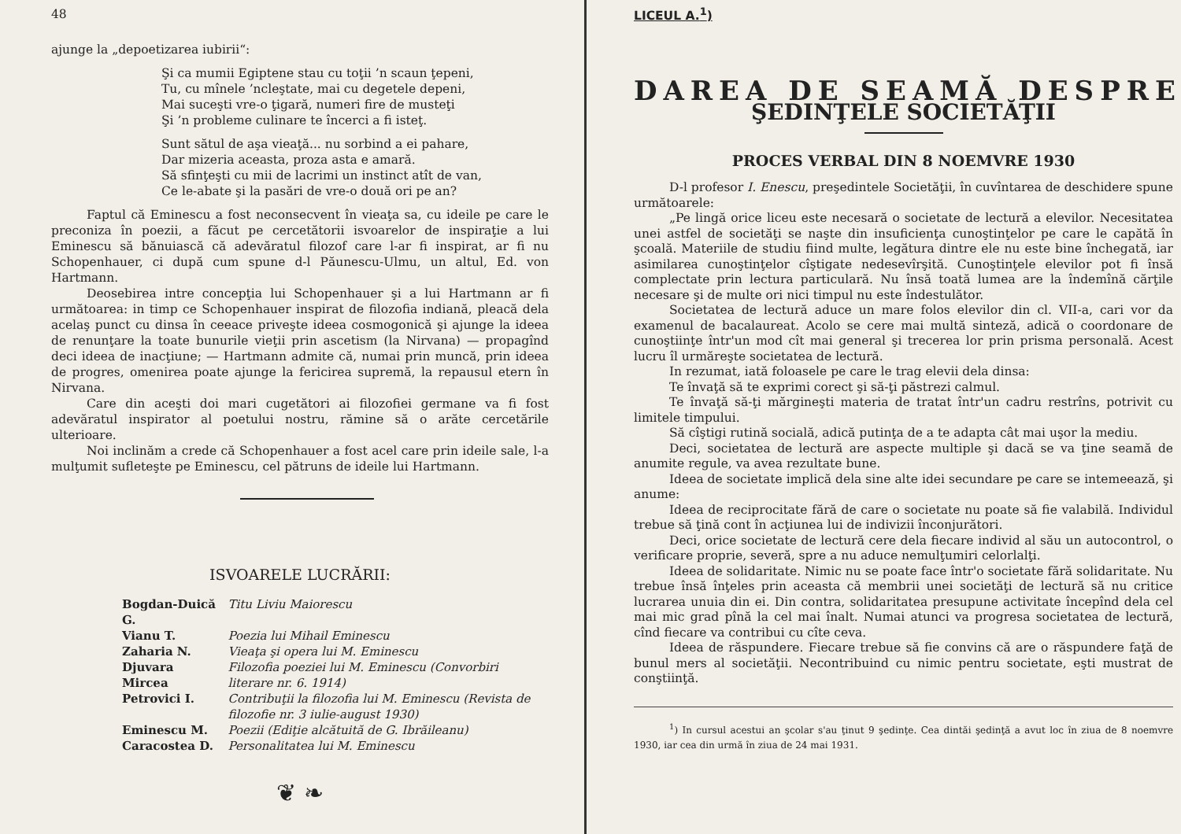48
ajunge la „depoetizarea iubirii“:
Şi ca mumii Egiptene stau cu toţii ’n scaun ţepeni,
Tu, cu mînele ’ncleştate, mai cu degetele depeni,
Mai suceşti vre-o ţigară, numeri fire de musteţi
Şi ’n probleme culinare te încerci a fi isteţ.
Sunt sătul de aşa vieaţă... nu sorbind a ei pahare,
Dar mizeria aceasta, proza asta e amară.
Să sfinţeşti cu mii de lacrimi un instinct atît de van,
Ce le-abate şi la pasări de vre-o două ori pe an?
Faptul că Eminescu a fost neconsecvent în vieaţa sa, cu ideile pe care le preconiza în poezii, a făcut pe cercetătorii isvoarelor de inspiraţie a lui Eminescu să bănuiască că adevăratul filozof care l-ar fi inspirat, ar fi nu Schopenhauer, ci după cum spune d-l Păunescu-Ulmu, un altul, Ed. von Hartmann.
Deosebirea intre concepţia lui Schopenhauer şi a lui Hartmann ar fi următoarea: in timp ce Schopenhauer inspirat de filozofia indiană, pleacă dela acelaş punct cu dinsa în ceeace priveşte ideea cosmogonică şi ajunge la ideea de renunţare la toate bunurile vieţii prin ascetism (la Nirvana) — propagînd deci ideea de inacţiune; — Hartmann admite că, numai prin muncă, prin ideea de progres, omenirea poate ajunge la fericirea supremă, la repausul etern în Nirvana.
Care din aceşti doi mari cugetători ai filozofiei germane va fi fost adevăratul inspirator al poetului nostru, rămine să o arăte cercetările ulterioare.
Noi inclinăm a crede că Schopenhauer a fost acel care prin ideile sale, l-a mulţumit sufleteşte pe Eminescu, cel pătruns de ideile lui Hartmann.
ISVOARELE LUCRĂRII:
| Bogdan-Duică G. | Titu Liviu Maiorescu |
| Vianu T. | Poezia lui Mihail Eminescu |
| Zaharia N. | Vieaţa şi opera lui M. Eminescu |
| Djuvara Mircea | Filozofia poeziei lui M. Eminescu (Convorbiri literare nr. 6. 1914) |
| Petrovici I. | Contribuţii la filozofia lui M. Eminescu (Revista de filozofie nr. 3 iulie-august 1930) |
| Eminescu M. | Poezii (Ediţie alcătuită de G. Ibrăileanu) |
| Caracostea D. | Personalitatea lui M. Eminescu |
❦ ❧
LICEUL A.<sup>1</sup>)
DAREA DE SEAMĂ DESPRE
ŞEDINŢELE SOCIETĂŢII
PROCES VERBAL DIN 8 NOEMVRE 1930
D-l profesor I. Enescu, preşedintele Societăţii, în cuvîntarea de deschidere spune următoarele:
„Pe lingă orice liceu este necesară o societate de lectură a elevilor. Necesitatea unei astfel de societăţi se naşte din insuficienţa cunoştinţelor pe care le capătă în şcoală. Materiile de studiu fiind multe, legătura dintre ele nu este bine închegată, iar asimilarea cunoştinţelor cîştigate nedesevîrşită. Cunoştinţele elevilor pot fi însă complectate prin lectura particulară. Nu însă toată lumea are la îndemînă cărţile necesare şi de multe ori nici timpul nu este îndestulător.
Societatea de lectură aduce un mare folos elevilor din cl. VII-a, cari vor da examenul de bacalaureat. Acolo se cere mai multă sinteză, adică o coordonare de cunoştiinţe într'un mod cît mai general şi trecerea lor prin prisma personală. Acest lucru îl urmăreşte societatea de lectură.
In rezumat, iată foloasele pe care le trag elevii dela dinsa:
Te învaţă să te exprimi corect şi să-ţi păstrezi calmul.
Te învaţă să-ţi mărgineşti materia de tratat într'un cadru restrîns, potrivit cu limitele timpului.
Să cîştigi rutină socială, adică putinţa de a te adapta cât mai uşor la mediu.
Deci, societatea de lectură are aspecte multiple şi dacă se va ţine seamă de anumite regule, va avea rezultate bune.
Ideea de societate implică dela sine alte idei secundare pe care se intemeează, şi anume:
Ideea de reciprocitate fără de care o societate nu poate să fie valabilă. Individul trebue să ţină cont în acţiunea lui de indivizii înconjurători.
Deci, orice societate de lectură cere dela fiecare individ al său un autocontrol, o verificare proprie, severă, spre a nu aduce nemulţumiri celorlalţi.
Ideea de solidaritate. Nimic nu se poate face într'o societate fără solidaritate. Nu trebue însă înţeles prin aceasta că membrii unei societăţi de lectură să nu critice lucrarea unuia din ei. Din contra, solidaritatea presupune activitate începînd dela cel mai mic grad pînă la cel mai înalt. Numai atunci va progresa societatea de lectură, cînd fiecare va contribui cu cîte ceva.
Ideea de răspundere. Fiecare trebue să fie convins că are o răspundere faţă de bunul mers al societăţii. Necontribuind cu nimic pentru societate, eşti mustrat de conştiinţă.
<sup>1</sup>) In cursul acestui an şcolar s'au ţinut 9 şedinţe. Cea dintăi şedinţă a avut loc în ziua de 8 noemvre 1930, iar cea din urmă în ziua de 24 mai 1931.